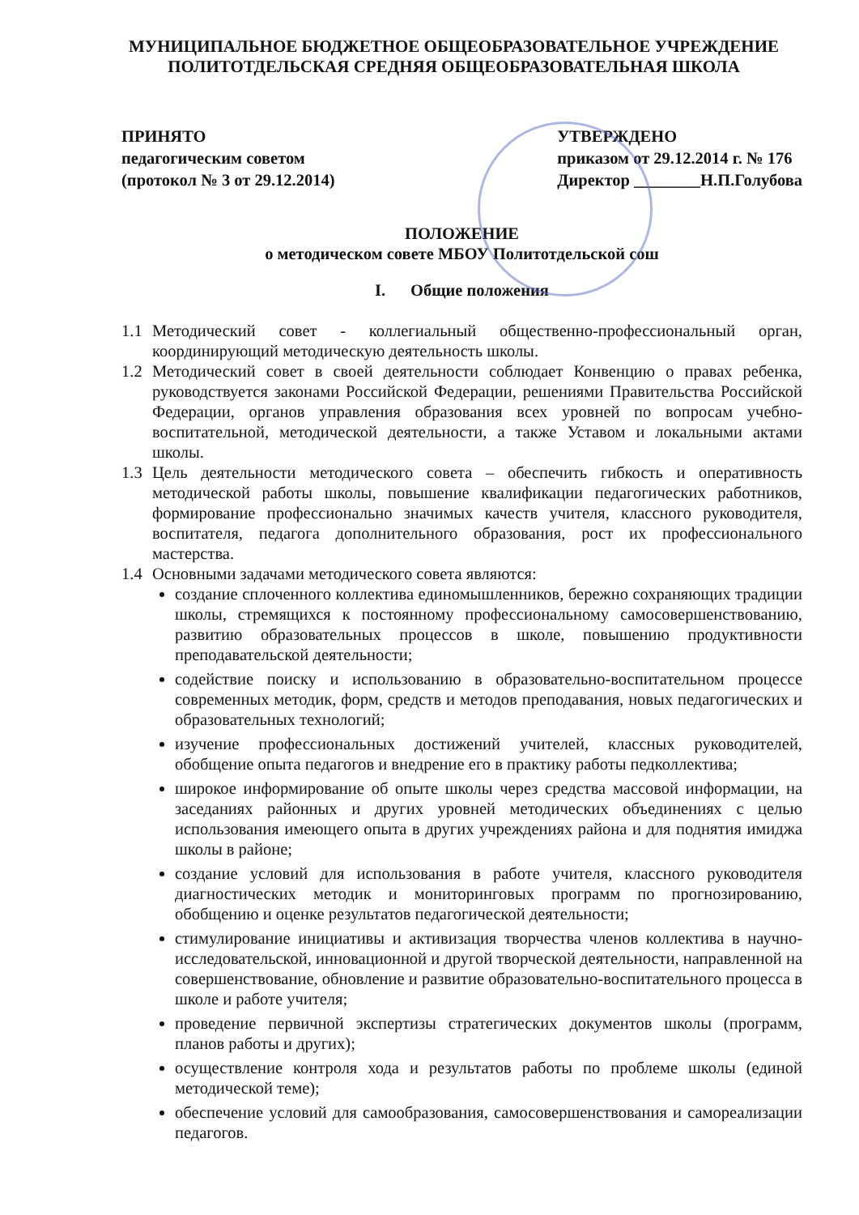МУНИЦИПАЛЬНОЕ БЮДЖЕТНОЕ ОБЩЕОБРАЗОВАТЕЛЬНОЕ УЧРЕЖДЕНИЕ
ПОЛИТОТДЕЛЬСКАЯ СРЕДНЯЯ ОБЩЕОБРАЗОВАТЕЛЬНАЯ ШКОЛА
ПРИНЯТО
педагогическим советом
(протокол № 3 от 29.12.2014)
УТВЕРЖДЕНО
приказом от 29.12.2014 г. № 176
Директор ________Н.П.Голубова
ПОЛОЖЕНИЕ
о методическом совете МБОУ Политотдельской сош
I. Общие положения
1.1 Методический совет - коллегиальный общественно-профессиональный орган, координирующий методическую деятельность школы.
1.2 Методический совет в своей деятельности соблюдает Конвенцию о правах ребенка, руководствуется законами Российской Федерации, решениями Правительства Российской Федерации, органов управления образования всех уровней по вопросам учебно-воспитательной, методической деятельности, а также Уставом и локальными актами школы.
1.3 Цель деятельности методического совета – обеспечить гибкость и оперативность методической работы школы, повышение квалификации педагогических работников, формирование профессионально значимых качеств учителя, классного руководителя, воспитателя, педагога дополнительного образования, рост их профессионального мастерства.
1.4 Основными задачами методического совета являются:
создание сплоченного коллектива единомышленников, бережно сохраняющих традиции школы, стремящихся к постоянному профессиональному самосовершенствованию, развитию образовательных процессов в школе, повышению продуктивности преподавательской деятельности;
содействие поиску и использованию в образовательно-воспитательном процессе современных методик, форм, средств и методов преподавания, новых педагогических и образовательных технологий;
изучение профессиональных достижений учителей, классных руководителей, обобщение опыта педагогов и внедрение его в практику работы педколлектива;
широкое информирование об опыте школы через средства массовой информации, на заседаниях районных и других уровней методических объединениях с целью использования имеющего опыта в других учреждениях района и для поднятия имиджа школы в районе;
создание условий для использования в работе учителя, классного руководителя диагностических методик и мониторинговых программ по прогнозированию, обобщению и оценке результатов педагогической деятельности;
стимулирование инициативы и активизация творчества членов коллектива в научно-исследовательской, инновационной и другой творческой деятельности, направленной на совершенствование, обновление и развитие образовательно-воспитательного процесса в школе и работе учителя;
проведение первичной экспертизы стратегических документов школы (программ, планов работы и других);
осуществление контроля хода и результатов работы по проблеме школы (единой методической теме);
обеспечение условий для самообразования, самосовершенствования и самореализации педагогов.